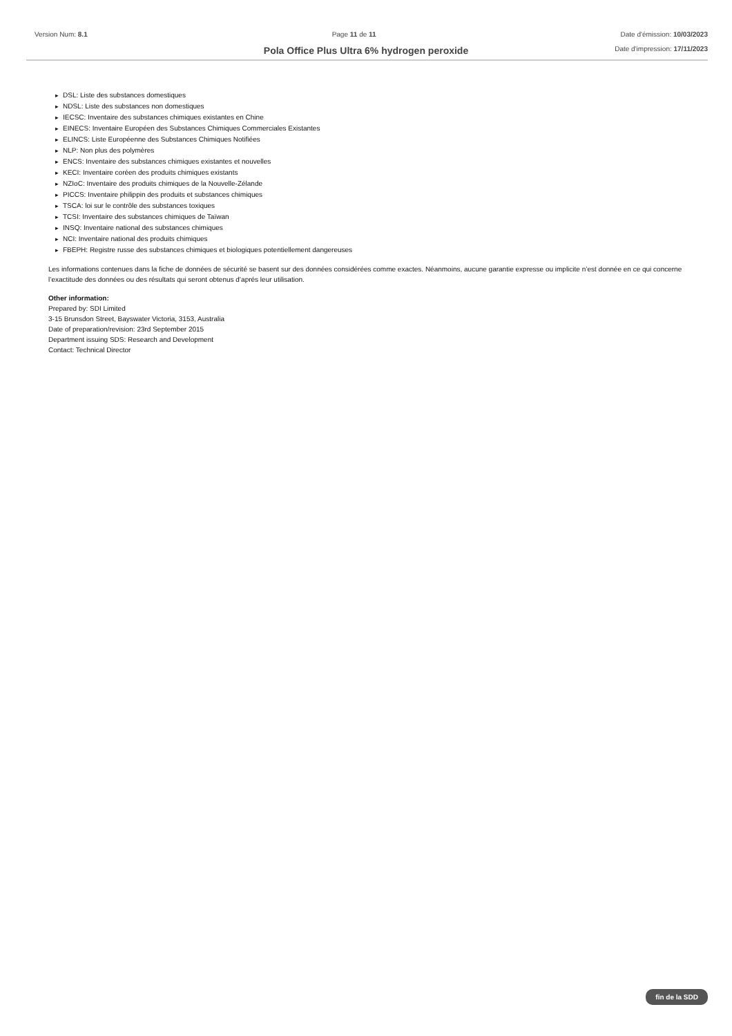Version Num: 8.1 Page 11 de 11 Date d'émission: 10/03/2023
Date d'impression: 17/11/2023
Pola Office Plus Ultra 6% hydrogen peroxide
DSL: Liste des substances domestiques
NDSL: Liste des substances non domestiques
IECSC: Inventaire des substances chimiques existantes en Chine
EINECS: Inventaire Européen des Substances Chimiques Commerciales Existantes
ELINCS: Liste Européenne des Substances Chimiques Notifiées
NLP: Non plus des polymères
ENCS: Inventaire des substances chimiques existantes et nouvelles
KECI: Inventaire coréen des produits chimiques existants
NZIoC: Inventaire des produits chimiques de la Nouvelle-Zélande
PICCS: Inventaire philippin des produits et substances chimiques
TSCA: loi sur le contrôle des substances toxiques
TCSI: Inventaire des substances chimiques de Taïwan
INSQ: Inventaire national des substances chimiques
NCI: Inventaire national des produits chimiques
FBEPH: Registre russe des substances chimiques et biologiques potentiellement dangereuses
Les informations contenues dans la fiche de données de sécurité se basent sur des données considérées comme exactes. Néanmoins, aucune garantie expresse ou implicite n’est donnée en ce qui concerne l’exactitude des données ou des résultats qui seront obtenus d’aprés leur utilisation.
Other information:
Prepared by: SDI Limited
3-15 Brunsdon Street, Bayswater Victoria, 3153, Australia
Date of preparation/revision: 23rd September 2015
Department issuing SDS: Research and Development
Contact: Technical Director
fin de la SDD